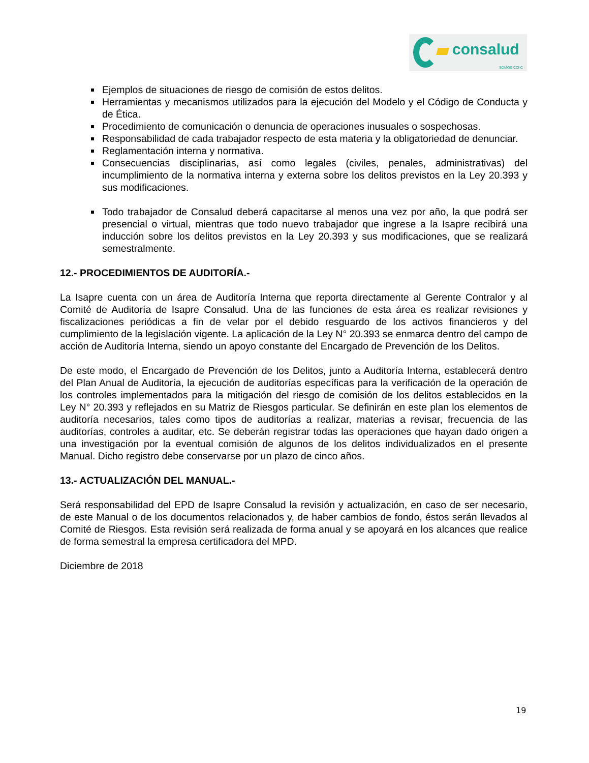consalud
SOMOS CChC
Ejemplos de situaciones de riesgo de comisión de estos delitos.
Herramientas y mecanismos utilizados para la ejecución del Modelo y el Código de Conducta y de Ética.
Procedimiento de comunicación o denuncia de operaciones inusuales o sospechosas.
Responsabilidad de cada trabajador respecto de esta materia y la obligatoriedad de denunciar.
Reglamentación interna y normativa.
Consecuencias disciplinarias, así como legales (civiles, penales, administrativas) del incumplimiento de la normativa interna y externa sobre los delitos previstos en la Ley 20.393 y sus modificaciones.
Todo trabajador de Consalud deberá capacitarse al menos una vez por año, la que podrá ser presencial o virtual, mientras que todo nuevo trabajador que ingrese a la Isapre recibirá una inducción sobre los delitos previstos en la Ley 20.393 y sus modificaciones, que se realizará semestralmente.
12.- PROCEDIMIENTOS DE AUDITORÍA.-
La Isapre cuenta con un área de Auditoría Interna que reporta directamente al Gerente Contralor y al Comité de Auditoría de Isapre Consalud. Una de las funciones de esta área es realizar revisiones y fiscalizaciones periódicas a fin de velar por el debido resguardo de los activos financieros y del cumplimiento de la legislación vigente. La aplicación de la Ley N° 20.393 se enmarca dentro del campo de acción de Auditoría Interna, siendo un apoyo constante del Encargado de Prevención de los Delitos.
De este modo, el Encargado de Prevención de los Delitos, junto a Auditoría Interna, establecerá dentro del Plan Anual de Auditoría, la ejecución de auditorías específicas para la verificación de la operación de los controles implementados para la mitigación del riesgo de comisión de los delitos establecidos en la Ley N° 20.393 y reflejados en su Matriz de Riesgos particular. Se definirán en este plan los elementos de auditoría necesarios, tales como tipos de auditorías a realizar, materias a revisar, frecuencia de las auditorías, controles a auditar, etc. Se deberán registrar todas las operaciones que hayan dado origen a una investigación por la eventual comisión de algunos de los delitos individualizados en el presente Manual. Dicho registro debe conservarse por un plazo de cinco años.
13.- ACTUALIZACIÓN DEL MANUAL.-
Será responsabilidad del EPD de Isapre Consalud la revisión y actualización, en caso de ser necesario, de este Manual o de los documentos relacionados y, de haber cambios de fondo, éstos serán llevados al Comité de Riesgos. Esta revisión será realizada de forma anual y se apoyará en los alcances que realice de forma semestral la empresa certificadora del MPD.
Diciembre de 2018
19